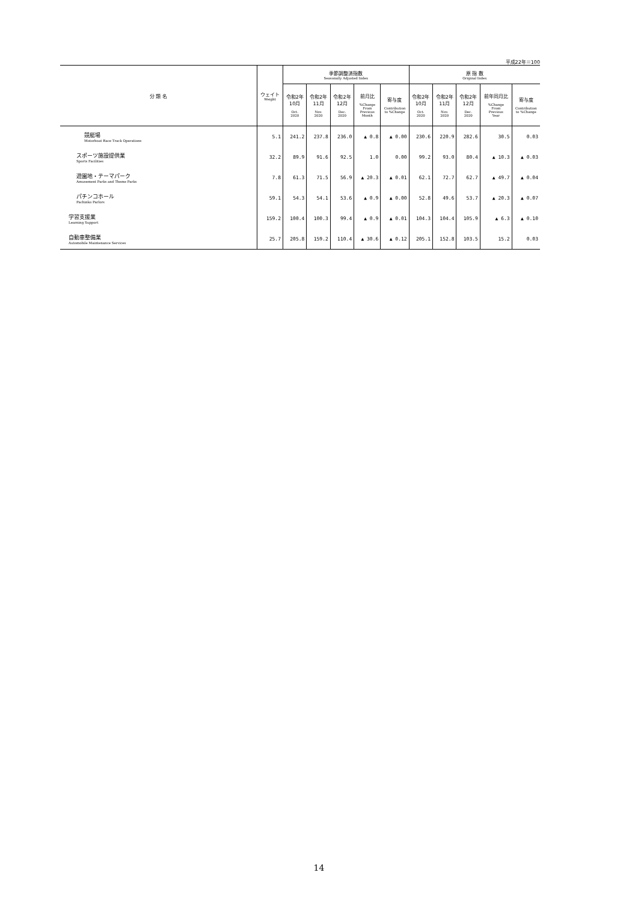平成22年＝100
| 分 類 名 | ウェイト Weight | 季節調整済指数 Seasonally Adjusted Index | | | | | 原 指 数 Original Index | | | | |
| --- | --- | --- | --- | --- | --- | --- | --- | --- | --- | --- | --- |
| | | 令和2年 10月 Oct. 2020 | 令和2年 11月 Nov. 2020 | 令和2年 12月 Dec. 2020 | 前月比 %Change From Previous Month | 寄与度 Contribution to %Change | 令和2年 10月 Oct. 2020 | 令和2年 11月 Nov. 2020 | 令和2年 12月 Dec. 2020 | 前年同月比 %Change From Previous Year | 寄与度 Contribution to %Change |
| 競艇場 Motorboat Race Track Operations | 5.1 | 241.2 | 237.8 | 236.0 | ▲ 0.8 | ▲ 0.00 | 230.6 | 220.9 | 282.6 | 30.5 | 0.03 |
| スポーツ施設提供業 Sports Facilities | 32.2 | 89.9 | 91.6 | 92.5 | 1.0 | 0.00 | 99.2 | 93.0 | 80.4 | ▲ 10.3 | ▲ 0.03 |
| 遊園地・テーマパーク Amusement Parks and Theme Parks | 7.8 | 61.3 | 71.5 | 56.9 | ▲ 20.3 | ▲ 0.01 | 62.1 | 72.7 | 62.7 | ▲ 49.7 | ▲ 0.04 |
| パチンコホール Pachinko Parlors | 59.1 | 54.3 | 54.1 | 53.6 | ▲ 0.9 | ▲ 0.00 | 52.8 | 49.6 | 53.7 | ▲ 20.3 | ▲ 0.07 |
| 学習支援業 Learning Support | 159.2 | 100.4 | 100.3 | 99.4 | ▲ 0.9 | ▲ 0.01 | 104.3 | 104.4 | 105.9 | ▲ 6.3 | ▲ 0.10 |
| 自動車整備業 Automobile Maintenance Services | 25.7 | 205.8 | 159.2 | 110.4 | ▲ 30.6 | ▲ 0.12 | 205.1 | 152.8 | 103.5 | 15.2 | 0.03 |
14